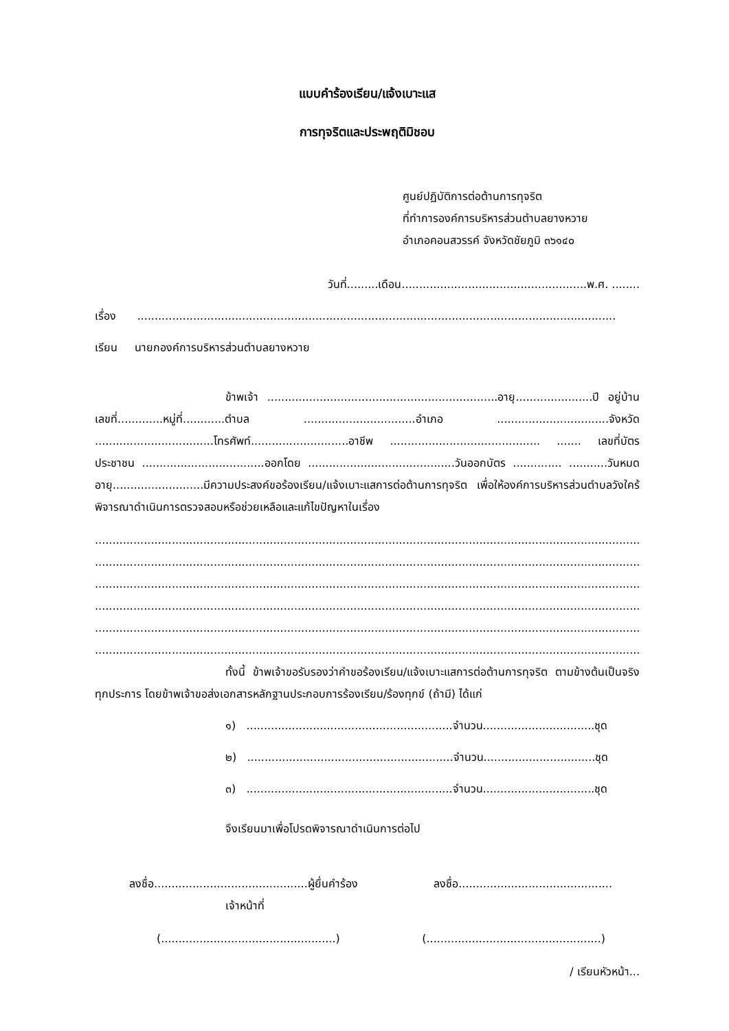แบบคำร้องเรียน/แจ้งเบาะแส
การทุจริตและประพฤติมิชอบ
ศูนย์ปฏิบัติการต่อต้านการทุจริต
ที่ทำการองค์การบริหารส่วนตำบลยางหวาย
อำเภอคอนสวรรค์ จังหวัดชัยภูมิ ๓๖๑๔๐
วันที่.........เดือน.....................................................พ.ศ. ........
เรื่อง .........................................................................................................................................
เรียน นายกองค์การบริหารส่วนตำบลยางหวาย
ข้าพเจ้า ..................................................................อายุ......................ปี อยู่บ้านเลขที่.............หมู่ที่............ตำบล ................................อำเภอ ................................จังหวัด ..................................โทรศัพท์............................อาชีพ ........................................... ....... เลขที่บัตรประชาชน ...................................ออกโดย ..........................................วันออกบัตร .............. ...........วันหมดอายุ..........................มีความประสงค์ขอร้องเรียน/แจ้งเบาะแสการต่อต้านการทุจริต เพื่อให้องค์การบริหารส่วนตำบลวังใคร้ พิจารณาดำเนินการตรวจสอบหรือช่วยเหลือและแก้ไขปัญหาในเรื่อง
..............................................................................................................................................................................
..............................................................................................................................................................................
..............................................................................................................................................................................
..............................................................................................................................................................................
..............................................................................................................................................................................
..............................................................................................................................................................................
ทั้งนี้ ข้าพเจ้าขอรับรองว่าคำขอร้องเรียน/แจ้งเบาะแสการต่อต้านการทุจริต ตามข้างต้นเป็นจริงทุกประการ โดยข้าพเจ้าขอส่งเอกสารหลักฐานประกอบการร้องเรียน/ร้องทุกข์ (ถ้ามี) ได้แก่
๑) ...........................................................จำนวน................................ชุด
๒) ...........................................................จำนวน................................ชุด
๓) ...........................................................จำนวน................................ชุด
จึงเรียนมาเพื่อโปรดพิจารณาดำเนินการต่อไป
ลงชื่อ............................................ผู้ยื่นคำร้อง ลงชื่อ............................................
เจ้าหน้าที่
(..................................................) (..................................................)
/ เรียนหัวหน้า...